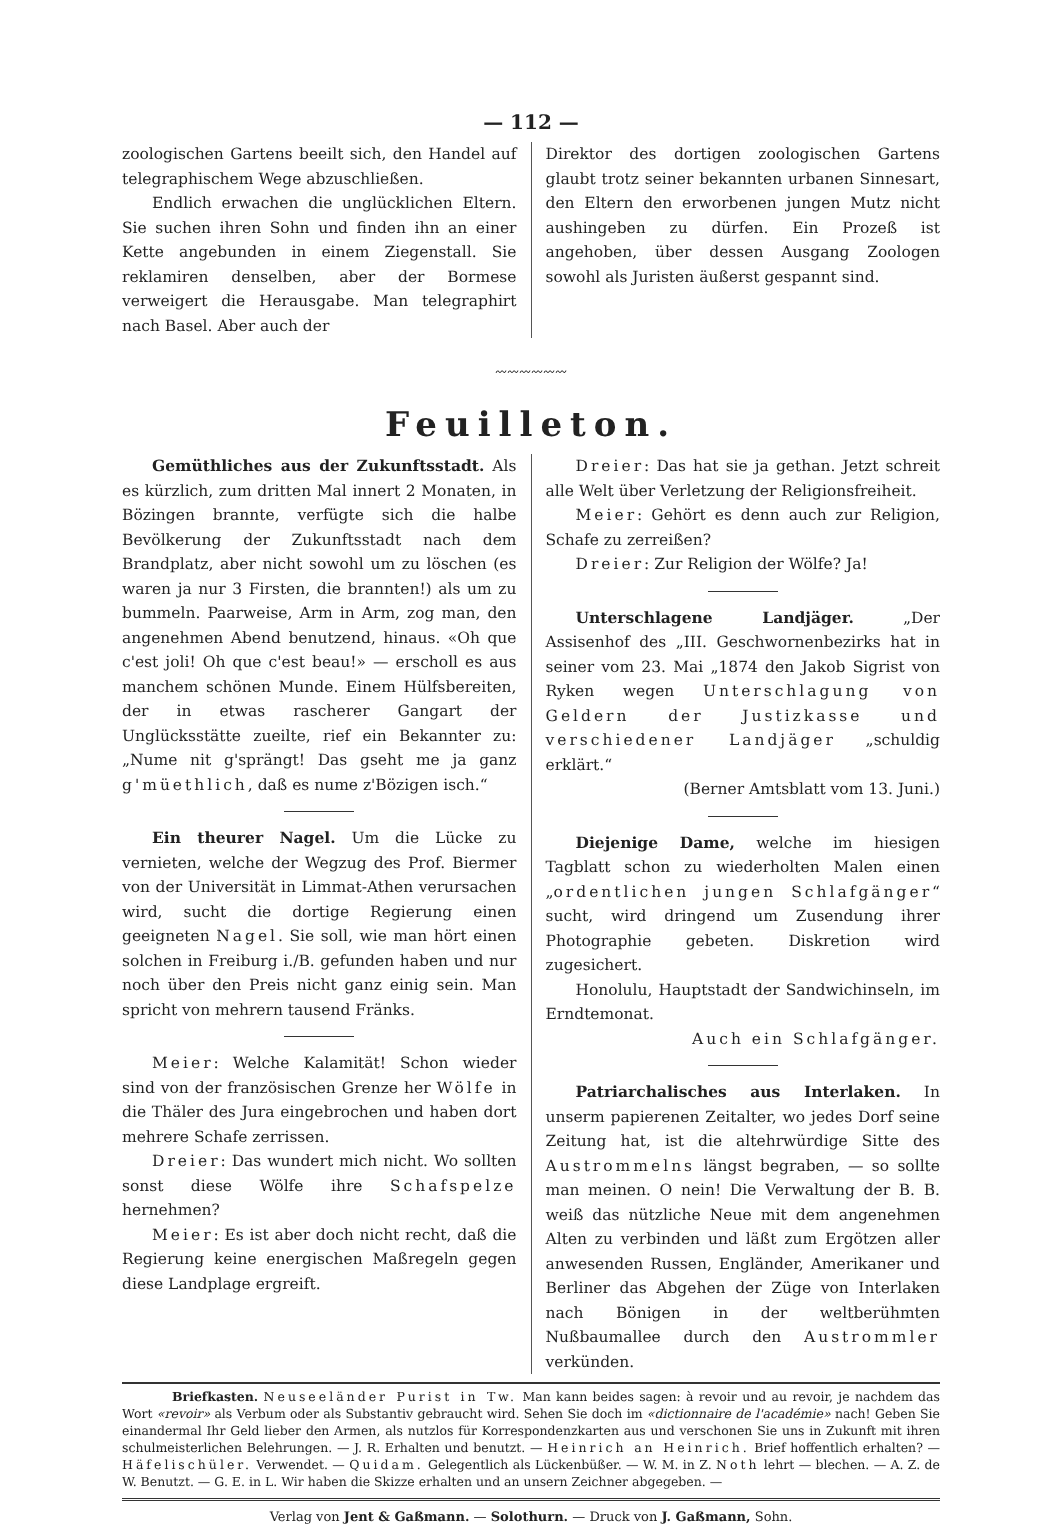— 112 —
zoologischen Gartens beeilt sich, den Handel auf telegraphischem Wege abzuschließen.
Endlich erwachen die unglücklichen Eltern. Sie suchen ihren Sohn und finden ihn an einer Kette angebunden in einem Ziegenstall. Sie reklamiren denselben, aber der Bormese verweigert die Herausgabe. Man telegraphirt nach Basel. Aber auch der
Direktor des dortigen zoologischen Gartens glaubt trotz seiner bekannten urbanen Sinnesart, den Eltern den erworbenen jungen Mutz nicht aushingeben zu dürfen. Ein Prozeß ist angehoben, über dessen Ausgang Zoologen sowohl als Juristen äußerst gespannt sind.
〰〰〰〰〰〰
Feuilleton.
Gemüthliches aus der Zukunftsstadt. Als es kürzlich, zum dritten Mal innert 2 Monaten, in Bözingen brannte, verfügte sich die halbe Bevölkerung der Zukunftsstadt nach dem Brandplatz, aber nicht sowohl um zu löschen (es waren ja nur 3 Firsten, die brannten!) als um zu bummeln. Paarweise, Arm in Arm, zog man, den angenehmen Abend benutzend, hinaus. «Oh que c'est joli! Oh que c'est beau!» — erscholl es aus manchem schönen Munde. Einem Hülfsbereiten, der in etwas rascherer Gangart der Unglücksstätte zueilte, rief ein Bekannter zu: „Nume nit g'sprängt! Das gseht me ja ganz g'müethlich, daß es nume z'Bözigen isch.“
Ein theurer Nagel. Um die Lücke zu vernieten, welche der Wegzug des Prof. Biermer von der Universität in Limmat-Athen verursachen wird, sucht die dortige Regierung einen geeigneten Nagel. Sie soll, wie man hört einen solchen in Freiburg i./B. gefunden haben und nur noch über den Preis nicht ganz einig sein. Man spricht von mehrern tausend Fränks.
Meier: Welche Kalamität! Schon wieder sind von der französischen Grenze her Wölfe in die Thäler des Jura eingebrochen und haben dort mehrere Schafe zerrissen.
Dreier: Das wundert mich nicht. Wo sollten sonst diese Wölfe ihre Schafspelze hernehmen?
Meier: Es ist aber doch nicht recht, daß die Regierung keine energischen Maßregeln gegen diese Landplage ergreift.
Dreier: Das hat sie ja gethan. Jetzt schreit alle Welt über Verletzung der Religionsfreiheit.
Meier: Gehört es denn auch zur Religion, Schafe zu zerreißen?
Dreier: Zur Religion der Wölfe? Ja!
Unterschlagene Landjäger. „Der Assisenhof des „III. Geschwornenbezirks hat in seiner vom 23. Mai „1874 den Jakob Sigrist von Ryken wegen Unterschlagung von Geldern der Justizkasse und verschiedener Landjäger „schuldig erklärt.“
(Berner Amtsblatt vom 13. Juni.)
Diejenige Dame, welche im hiesigen Tagblatt schon zu wiederholten Malen einen „ordentlichen jungen Schlafgänger“ sucht, wird dringend um Zusendung ihrer Photographie gebeten. Diskretion wird zugesichert.
Honolulu, Hauptstadt der Sandwichinseln, im Erndtemonat.
Auch ein Schlafgänger.
Patriarchalisches aus Interlaken. In unserm papierenen Zeitalter, wo jedes Dorf seine Zeitung hat, ist die altehrwürdige Sitte des Austrommelns längst begraben, — so sollte man meinen. O nein! Die Verwaltung der B. B. weiß das nützliche Neue mit dem angenehmen Alten zu verbinden und läßt zum Ergötzen aller anwesenden Russen, Engländer, Amerikaner und Berliner das Abgehen der Züge von Interlaken nach Bönigen in der weltberühmten Nußbaumallee durch den Austrommler verkünden.
Briefkasten. Neuseeländer Purist in Tw. Man kann beides sagen: à revoir und au revoir, je nachdem das Wort «revoir» als Verbum oder als Substantiv gebraucht wird. Sehen Sie doch im «dictionnaire de l'académie» nach! Geben Sie einandermal Ihr Geld lieber den Armen, als nutzlos für Korrespondenzkarten aus und verschonen Sie uns in Zukunft mit ihren schulmeisterlichen Belehrungen. — J. R. Erhalten und benutzt. — Heinrich an Heinrich. Brief hoffentlich erhalten? — Häfelischüler. Verwendet. — Quidam. Gelegentlich als Lückenbüßer. — W. M. in Z. Noth lehrt — blechen. — A. Z. de W. Benutzt. — G. E. in L. Wir haben die Skizze erhalten und an unsern Zeichner abgegeben. —
Verlag von Jent & Gaßmann. — Solothurn. — Druck von J. Gaßmann, Sohn.